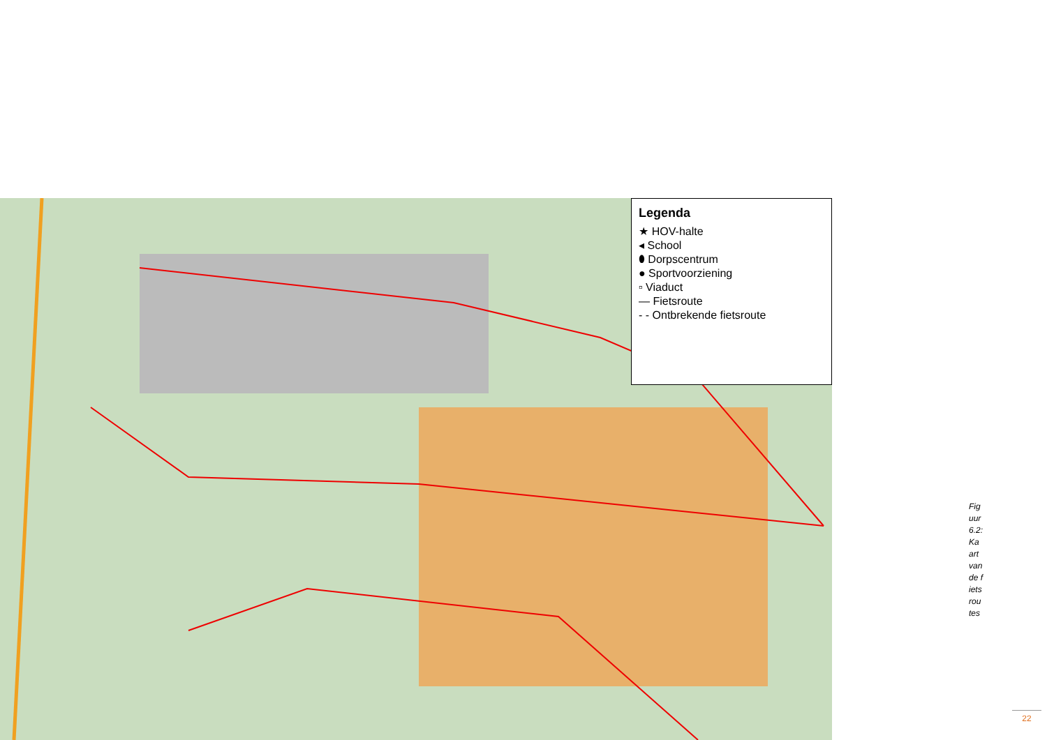Legenda
★ HOV-halte
◂ School
⬮ Dorpscentrum
● Sportvoorziening
▫ Viaduct
— Fietsroute
- - Ontbrekende fietsroute
Figuur 6.2: Kaart van de fietsroutes
22